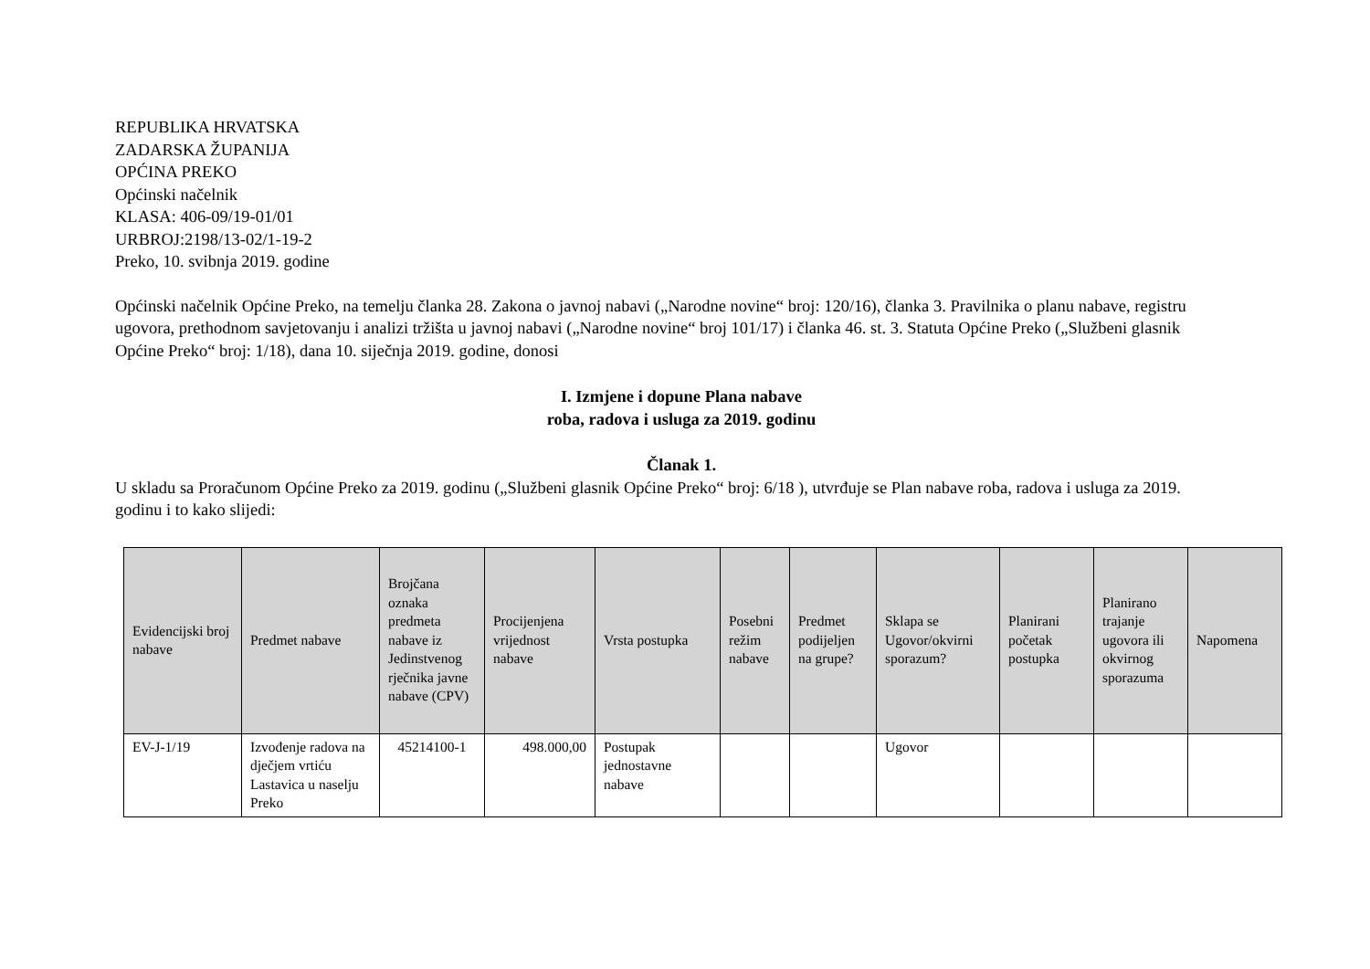REPUBLIKA HRVATSKA
ZADARSKA ŽUPANIJA
OPĆINA PREKO
Općinski načelnik
KLASA: 406-09/19-01/01
URBROJ:2198/13-02/1-19-2
Preko, 10. svibnja 2019. godine
Općinski načelnik Općine Preko, na temelju članka 28. Zakona o javnoj nabavi („Narodne novine“ broj: 120/16), članka 3. Pravilnika o planu nabave, registru ugovora, prethodnom savjetovanju i analizi tržišta u javnoj nabavi („Narodne novine“ broj 101/17) i članka 46. st. 3. Statuta Općine Preko („Službeni glasnik Općine Preko“ broj: 1/18), dana 10. siječnja 2019. godine, donosi
I. Izmjene i dopune Plana nabave
roba, radova i usluga za 2019. godinu
Članak 1.
U skladu sa Proračunom Općine Preko za 2019. godinu („Službeni glasnik Općine Preko“ broj: 6/18 ), utvrđuje se Plan nabave roba, radova i usluga za 2019. godinu i to kako slijedi:
| Evidencijski broj nabave | Predmet nabave | Brojčana oznaka predmeta nabave iz Jedinstvenog rječnika javne nabave (CPV) | Procijenjena vrijednost nabave | Vrsta postupka | Posebni režim nabave | Predmet podijeljen na grupe? | Sklapa se Ugovor/okvirni sporazum? | Planirani početak postupka | Planirano trajanje ugovora ili okvirnog sporazuma | Napomena |
| --- | --- | --- | --- | --- | --- | --- | --- | --- | --- | --- |
| EV-J-1/19 | Izvođenje radova na dječjem vrtiću Lastavica u naselju Preko | 45214100-1 | 498.000,00 | Postupak jednostavne nabave | | | Ugovor | | | |